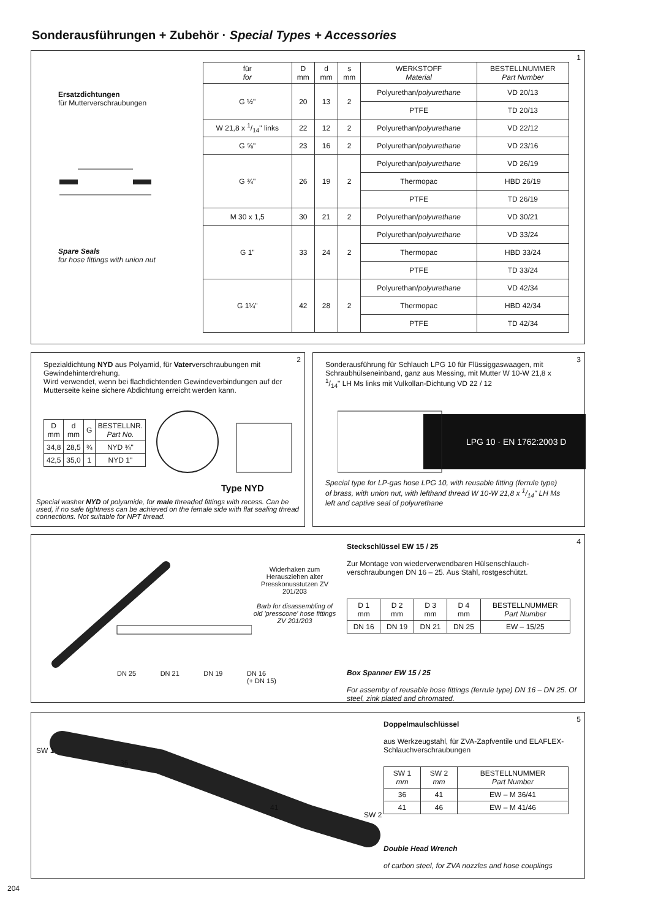Sonderausführungen + Zubehör · Special Types + Accessories
1
Ersatzdichtungen
für Mutterverschraubungen
Spare Seals
for hose fittings with union nut
| für for | D mm | d mm | s mm | WERKSTOFF Material | BESTELLNUMMER Part Number |
| --- | --- | --- | --- | --- | --- |
| G ½" | 20 | 13 | 2 | Polyurethan/ polyurethane | VD 20/13 |
| | | | | PTFE | TD 20/13 |
| W 21,8 x 1/14" links | 22 | 12 | 2 | Polyurethan/ polyurethane | VD 22/12 |
| G ⅝" | 23 | 16 | 2 | Polyurethan/ polyurethane | VD 23/16 |
| G ¾" | 26 | 19 | 2 | Polyurethan/ polyurethane | VD 26/19 |
| | | | | Thermopac | HBD 26/19 |
| | | | | PTFE | TD 26/19 |
| M 30 x 1,5 | 30 | 21 | 2 | Polyurethan/ polyurethane | VD 30/21 |
| G 1" | 33 | 24 | 2 | Polyurethan/ polyurethane | VD 33/24 |
| | | | | Thermopac | HBD 33/24 |
| | | | | PTFE | TD 33/24 |
| G 1¼" | 42 | 28 | 2 | Polyurethan/ polyurethane | VD 42/34 |
| | | | | Thermopac | HBD 42/34 |
| | | | | PTFE | TD 42/34 |
2
Spezialdichtung NYD aus Polyamid, für Vaterverschraubungen mit Gewindehinterdrehung.
Wird verwendet, wenn bei flachdichtenden Gewindeverbindungen auf der Mutterseite keine sichere Abdichtung erreicht werden kann.
| D mm | d mm | G | BESTELLNR. Part No. |
| --- | --- | --- | --- |
| 34,8 | 28,5 | ¾ | NYD ¾" |
| 42,5 | 35,0 | 1 | NYD 1" |
Type NYD
Special washer NYD of polyamide, for male threaded fittings with recess. Can be used, if no safe tightness can be achieved on the female side with flat sealing thread connections. Not suitable for NPT thread.
3
Sonderausführung für Schlauch LPG 10 für Flüssiggaswaagen, mit Schraubhülseneinband, ganz aus Messing, mit Mutter W 10-W 21,8 x 1/14" LH Ms links mit Vulkollan-Dichtung VD 22 / 12
LPG 10 · EN 1762:2003 D
Special type for LP-gas hose LPG 10, with reusable fitting (ferrule type) of brass, with union nut, with lefthand thread W 10-W 21,8 x 1/14" LH Ms left and captive seal of polyurethane
4
DN 25 DN 21 DN 19 DN 16
(+ DN 15)
Widerhaken zum Herausziehen alter Presskonusstutzen ZV 201/203
Barb for disassembling of old 'presscone' hose fittings ZV 201/203
Steckschlüssel EW 15 / 25
Zur Montage von wiederverwendbaren Hülsenschlauch­verschraubungen DN 16 – 25. Aus Stahl, rostgeschützt.
| D 1 mm | D 2 mm | D 3 mm | D 4 mm | BESTELLNUMMER Part Number |
| --- | --- | --- | --- | --- |
| DN 16 | DN 19 | DN 21 | DN 25 | EW – 15/25 |
Box Spanner EW 15 / 25
For assemby of reusable hose fittings (ferrule type) DN 16 – DN 25. Of steel, zink plated and chromated.
5
36
41
SW 1
SW 2
Doppelmaulschlüssel
aus Werkzeugstahl, für ZVA-Zapfventile und ELAFLEX-Schlauchverschraubungen
| SW 1 mm | SW 2 mm | BESTELLNUMMER Part Number |
| --- | --- | --- |
| 36 | 41 | EW – M 36/41 |
| 41 | 46 | EW – M 41/46 |
Double Head Wrench
of carbon steel, for ZVA nozzles and hose couplings
204